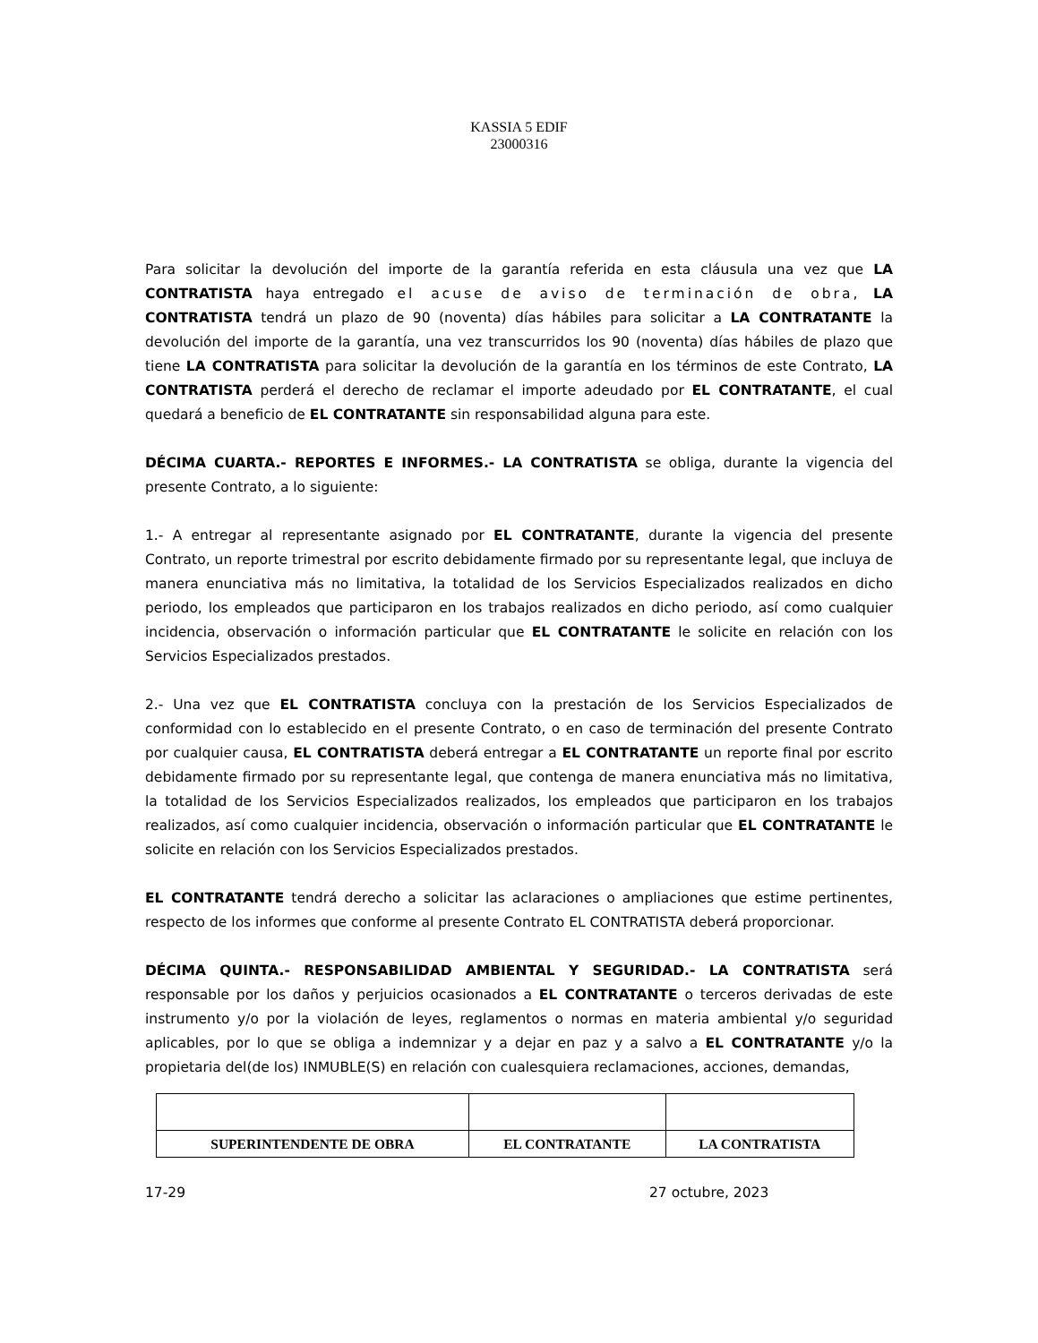KASSIA 5 EDIF
23000316
Para solicitar la devolución del importe de la garantía referida en esta cláusula una vez que LA CONTRATISTA haya entregado el acuse de aviso de terminación de obra, LA CONTRATISTA tendrá un plazo de 90 (noventa) días hábiles para solicitar a LA CONTRATANTE la devolución del importe de la garantía, una vez transcurridos los 90 (noventa) días hábiles de plazo que tiene LA CONTRATISTA para solicitar la devolución de la garantía en los términos de este Contrato, LA CONTRATISTA perderá el derecho de reclamar el importe adeudado por EL CONTRATANTE, el cual quedará a beneficio de EL CONTRATANTE sin responsabilidad alguna para este.
DÉCIMA CUARTA.- REPORTES E INFORMES.- LA CONTRATISTA se obliga, durante la vigencia del presente Contrato, a lo siguiente:
1.- A entregar al representante asignado por EL CONTRATANTE, durante la vigencia del presente Contrato, un reporte trimestral por escrito debidamente firmado por su representante legal, que incluya de manera enunciativa más no limitativa, la totalidad de los Servicios Especializados realizados en dicho periodo, los empleados que participaron en los trabajos realizados en dicho periodo, así como cualquier incidencia, observación o información particular que EL CONTRATANTE le solicite en relación con los Servicios Especializados prestados.
2.- Una vez que EL CONTRATISTA concluya con la prestación de los Servicios Especializados de conformidad con lo establecido en el presente Contrato, o en caso de terminación del presente Contrato por cualquier causa, EL CONTRATISTA deberá entregar a EL CONTRATANTE un reporte final por escrito debidamente firmado por su representante legal, que contenga de manera enunciativa más no limitativa, la totalidad de los Servicios Especializados realizados, los empleados que participaron en los trabajos realizados, así como cualquier incidencia, observación o información particular que EL CONTRATANTE le solicite en relación con los Servicios Especializados prestados.
EL CONTRATANTE tendrá derecho a solicitar las aclaraciones o ampliaciones que estime pertinentes, respecto de los informes que conforme al presente Contrato EL CONTRATISTA deberá proporcionar.
DÉCIMA QUINTA.- RESPONSABILIDAD AMBIENTAL Y SEGURIDAD.- LA CONTRATISTA será responsable por los daños y perjuicios ocasionados a EL CONTRATANTE o terceros derivadas de este instrumento y/o por la violación de leyes, reglamentos o normas en materia ambiental y/o seguridad aplicables, por lo que se obliga a indemnizar y a dejar en paz y a salvo a EL CONTRATANTE y/o la propietaria del(de los) INMUBLE(S) en relación con cualesquiera reclamaciones, acciones, demandas,
| SUPERINTENDENTE DE OBRA | EL CONTRATANTE | LA CONTRATISTA |
17-29 27 octubre, 2023